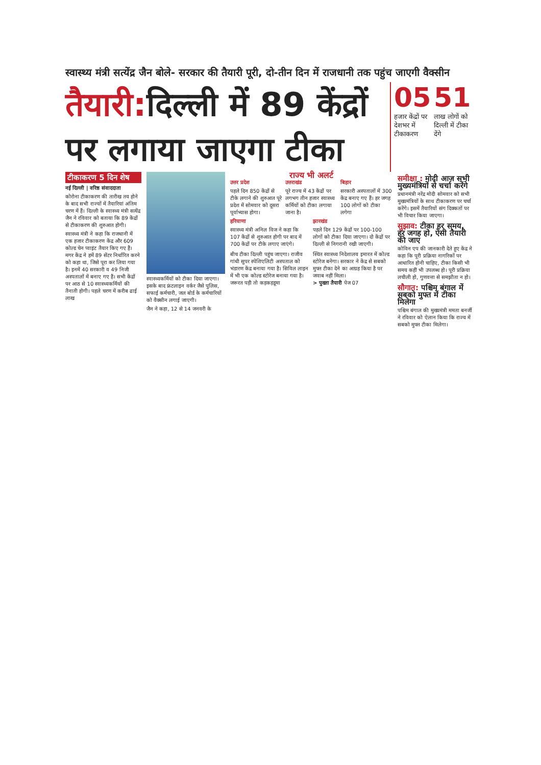स्वास्थ्य मंत्री सत्येंद्र जैन बोले- सरकार की तैयारी पूरी, दो-तीन दिन में राजधानी तक पहुंच जाएगी वैक्सीन
तैयारी: दिल्ली में 89 केंद्रों पर लगाया जाएगा टीका
05
हजार केंद्रों पर देशभर में टीकाकरण
51
लाख लोगों को दिल्ली में टीका देंगे
टीकाकरण 5 दिन शेष
नई दिल्ली | वरिष्ठ संवाददाता
कोरोना टीकाकरण की तारीख तय होने के बाद सभी राज्यों में तैयारियां अंतिम चरण में हैं। दिल्ली के स्वास्थ्य मंत्री सत्येंद्र जैन ने रविवार को बताया कि 89 केंद्रों से टीकाकरण की शुरुआत होगी।
स्वास्थ्य मंत्री ने कहा कि राजधानी में एक हजार टीकाकरण केंद्र और 609 कोल्ड चेन प्वाइंट तैयार किए गए हैं। मगर केंद्र ने हमें 89 सेंटर निर्धारित करने को कहा था, जिसे पूरा कर लिया गया है। इनमें 40 सरकारी व 49 निजी अस्पतालों में बनाए गए हैं। सभी केंद्रों पर आठ से 10 स्वास्थ्यकर्मियों की तैनाती होगी। पहले चरण में करीब ढाई लाख
स्वास्थ्यकर्मियों को टीका दिया जाएगा। इसके बाद फ्रंटलाइन वर्कर जैसे पुलिस, सफाई कर्मचारी, जल बोर्ड के कर्मचारियों को वैक्सीन लगाई जाएगी।
जैन ने कहा, 12 से 14 जनवरी के
राज्य भी अलर्ट
उत्तर प्रदेश
पहले दिन 850 केंद्रों से टीके लगाने की शुरुआत पूरे प्रदेश में सोमवार को दूसरा पूर्वाभ्यास होगा।
उत्तराखंड
पूरे राज्य में 43 केंद्रों पर लगभग तीन हजार स्वास्थ्य कर्मियों को टीका लगाया जाना है।
बिहार
सरकारी अस्पतालों में 300 केंद्र बनाए गए हैं। हर जगह 100 लोगों को टीका लगेगा
हरियाणा
स्वास्थ्य मंत्री अनिल विज ने कहा कि 107 केंद्रों से शुरुआत होगी पर बाद में 700 केंद्रों पर टीके लगाए जाएंगे।
झारखंड
पहले दिन 129 केंद्रों पर 100-100 लोगों को टीका दिया जाएगा। दो केंद्रों पर दिल्ली से निगरानी रखी जाएगी।
बीच टीका दिल्ली पहुंच जाएगा। राजीव गांधी सुपर स्पेशिएलिटी अस्पताल को भंडारण केंद्र बनाया गया है। सिविल लाइन में भी एक कोल्ड स्टोरेज बनाया गया है। जरूरत पड़ी तो कड़कड़डूमा
स्थित स्वास्थ्य निदेशालय इमारत में कोल्ड स्टोरेज बनेगा। सरकार ने केंद्र से सबको मुफ्त टीका देने का आग्रह किया है पर जवाब नहीं मिला।
> पुख्ता तैयारी पेज 07
समीक्षा : मोदी आज सभी मुख्यमंत्रियों से चर्चा करेंगे
प्रधानमंत्री नरेंद्र मोदी सोमवार को सभी मुख्यमंत्रियों के साथ टीकाकरण पर चर्चा करेंगे। इसमें तैयारियों संग दिक्कतों पर भी विचार किया जाएगा।
सुझाव: टीका हर समय, हर जगह हो, ऐसी तैयारी की जाए
कोविन एप की जानकारी देते हुए केंद्र ने कहा कि पूरी प्रक्रिया नागरिकों पर आधारित होनी चाहिए, टीका किसी भी समय कहीं भी उपलब्ध हो। पूरी प्रक्रिया लचीली हो, गुणवत्ता से समझौता न हो।
सौगात: पश्चिम बंगाल में सबको मुफ्त में टीका मिलेगा
पश्चिम बंगाल की मुख्यमंत्री ममता बनर्जी ने रविवार को ऐलान किया कि राज्य में सबको मुफ्त टीका मिलेगा।